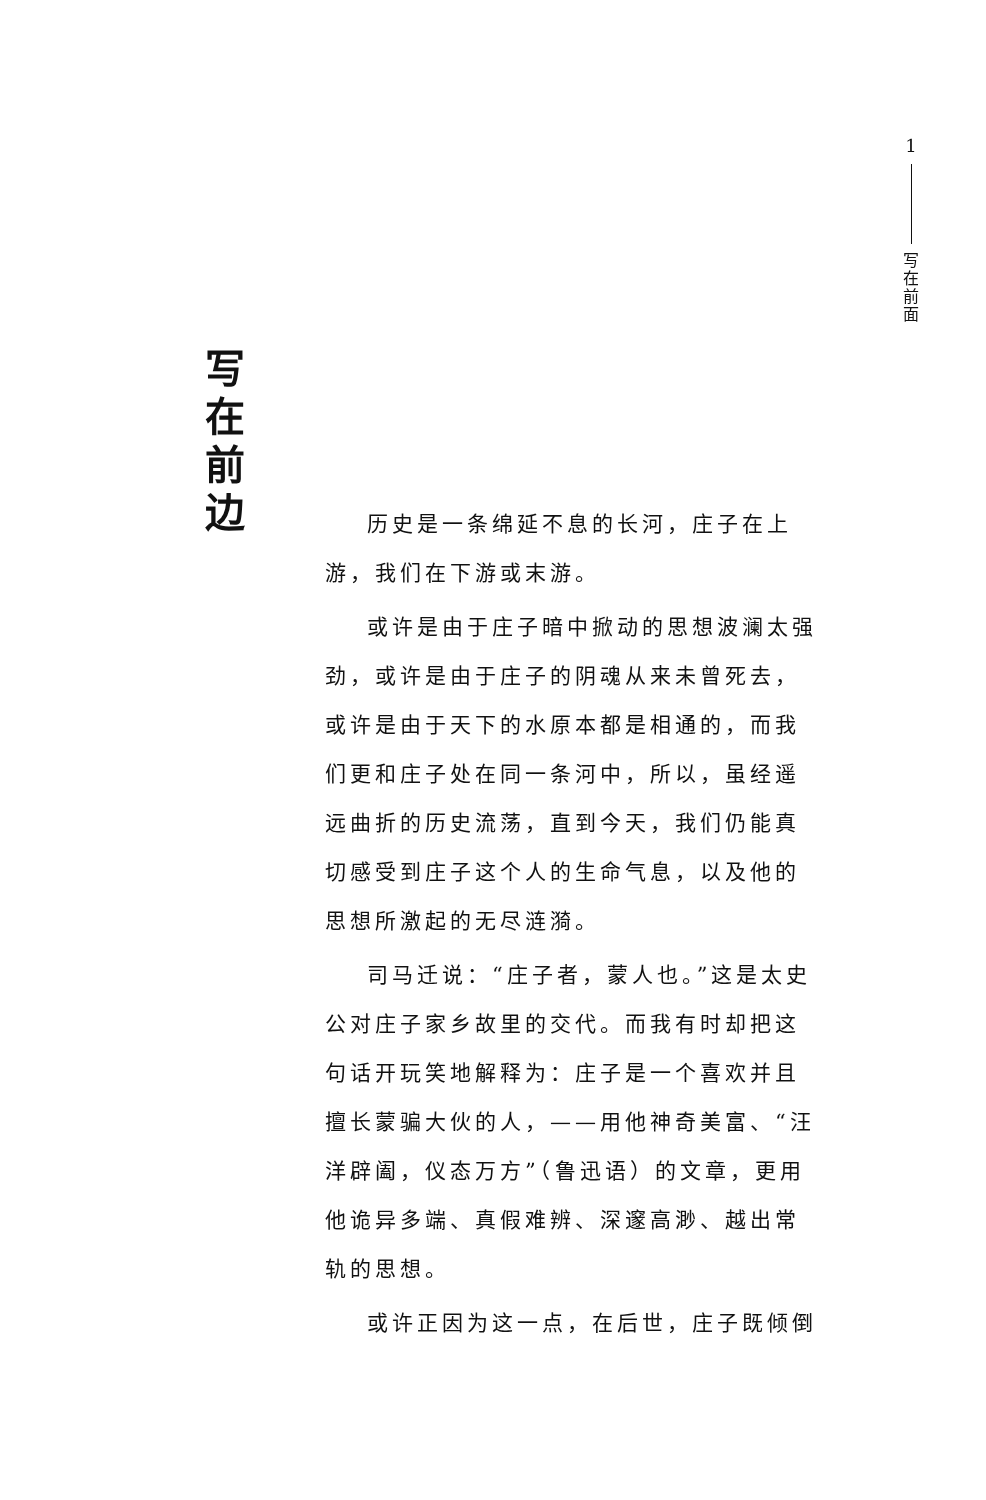1
写
在
前
面
写
在
前
边
历史是一条绵延不息的长河，庄子在上游，我们在下游或末游。
或许是由于庄子暗中掀动的思想波澜太强劲，或许是由于庄子的阴魂从来未曾死去，或许是由于天下的水原本都是相通的，而我们更和庄子处在同一条河中，所以，虽经遥远曲折的历史流荡，直到今天，我们仍能真切感受到庄子这个人的生命气息，以及他的思想所激起的无尽涟漪。
司马迁说：“庄子者，蒙人也。”这是太史公对庄子家乡故里的交代。而我有时却把这句话开玩笑地解释为：庄子是一个喜欢并且擅长蒙骗大伙的人，——用他神奇美富、“汪洋辟阖，仪态万方”（鲁迅语）的文章，更用他诡异多端、真假难辨、深邃高渺、越出常轨的思想。
或许正因为这一点，在后世，庄子既倾倒